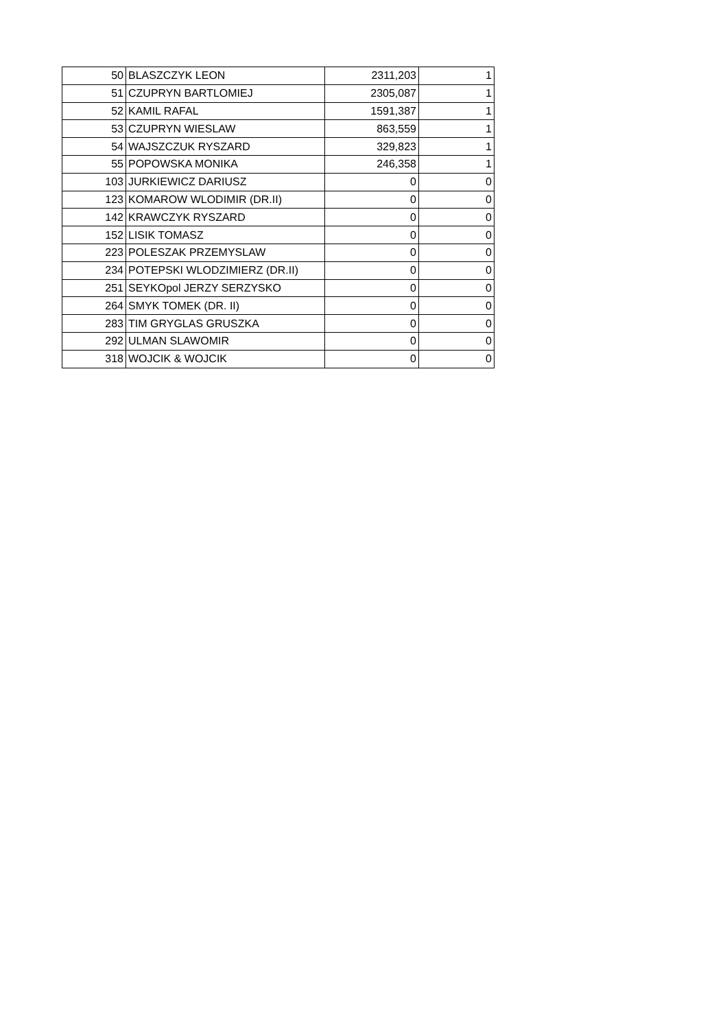| 50 | BLASZCZYK LEON | 2311,203 | 1 |
| 51 | CZUPRYN BARTLOMIEJ | 2305,087 | 1 |
| 52 | KAMIL RAFAL | 1591,387 | 1 |
| 53 | CZUPRYN WIESLAW | 863,559 | 1 |
| 54 | WAJSZCZUK RYSZARD | 329,823 | 1 |
| 55 | POPOWSKA MONIKA | 246,358 | 1 |
| 103 | JURKIEWICZ DARIUSZ | 0 | 0 |
| 123 | KOMAROW WLODIMIR (DR.II) | 0 | 0 |
| 142 | KRAWCZYK RYSZARD | 0 | 0 |
| 152 | LISIK TOMASZ | 0 | 0 |
| 223 | POLESZAK PRZEMYSLAW | 0 | 0 |
| 234 | POTEPSKI WLODZIMIERZ (DR.II) | 0 | 0 |
| 251 | SEYKOpol JERZY SERZYSKO | 0 | 0 |
| 264 | SMYK TOMEK (DR. II) | 0 | 0 |
| 283 | TIM GRYGLAS GRUSZKA | 0 | 0 |
| 292 | ULMAN SLAWOMIR | 0 | 0 |
| 318 | WOJCIK & WOJCIK | 0 | 0 |